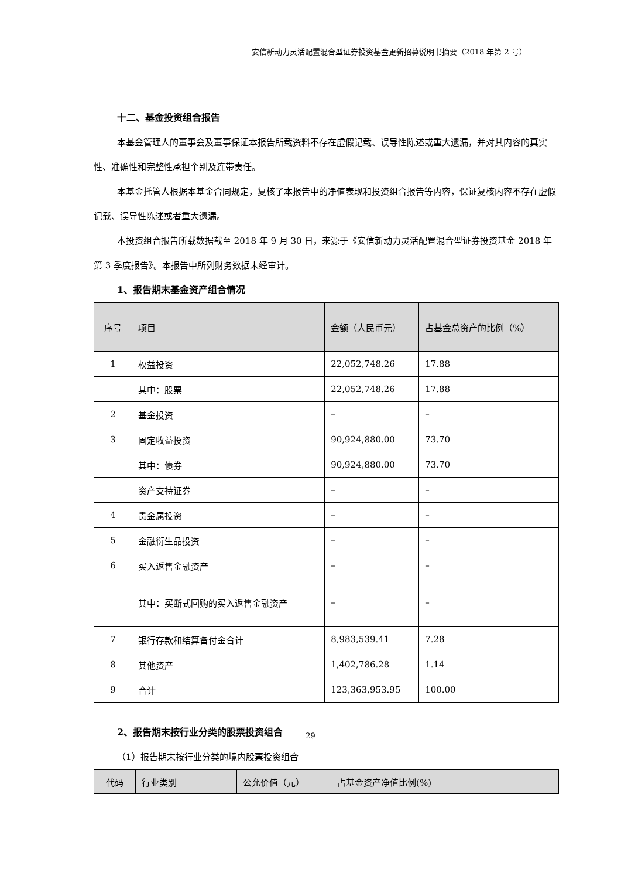安信新动力灵活配置混合型证券投资基金更新招募说明书摘要（2018 年第 2 号）
十二、基金投资组合报告
本基金管理人的董事会及董事保证本报告所载资料不存在虚假记载、误导性陈述或重大遗漏，并对其内容的真实性、准确性和完整性承担个别及连带责任。
本基金托管人根据本基金合同规定，复核了本报告中的净值表现和投资组合报告等内容，保证复核内容不存在虚假记载、误导性陈述或者重大遗漏。
本投资组合报告所载数据截至 2018 年 9 月 30 日，来源于《安信新动力灵活配置混合型证券投资基金 2018 年第 3 季度报告》。本报告中所列财务数据未经审计。
1、报告期末基金资产组合情况
| 序号 | 项目 | 金额（人民币元） | 占基金总资产的比例（%） |
| --- | --- | --- | --- |
| 1 | 权益投资 | 22,052,748.26 | 17.88 |
| | 其中：股票 | 22,052,748.26 | 17.88 |
| 2 | 基金投资 | – | – |
| 3 | 固定收益投资 | 90,924,880.00 | 73.70 |
| | 其中：债券 | 90,924,880.00 | 73.70 |
| | 资产支持证券 | – | – |
| 4 | 贵金属投资 | – | – |
| 5 | 金融衍生品投资 | – | – |
| 6 | 买入返售金融资产 | – | – |
| | 其中：买断式回购的买入返售金融资产 | – | – |
| 7 | 银行存款和结算备付金合计 | 8,983,539.41 | 7.28 |
| 8 | 其他资产 | 1,402,786.28 | 1.14 |
| 9 | 合计 | 123,363,953.95 | 100.00 |
2、报告期末按行业分类的股票投资组合
（1）报告期末按行业分类的境内股票投资组合
| 代码 | 行业类别 | 公允价值（元） | 占基金资产净值比例(%) |
| --- | --- | --- | --- |
29